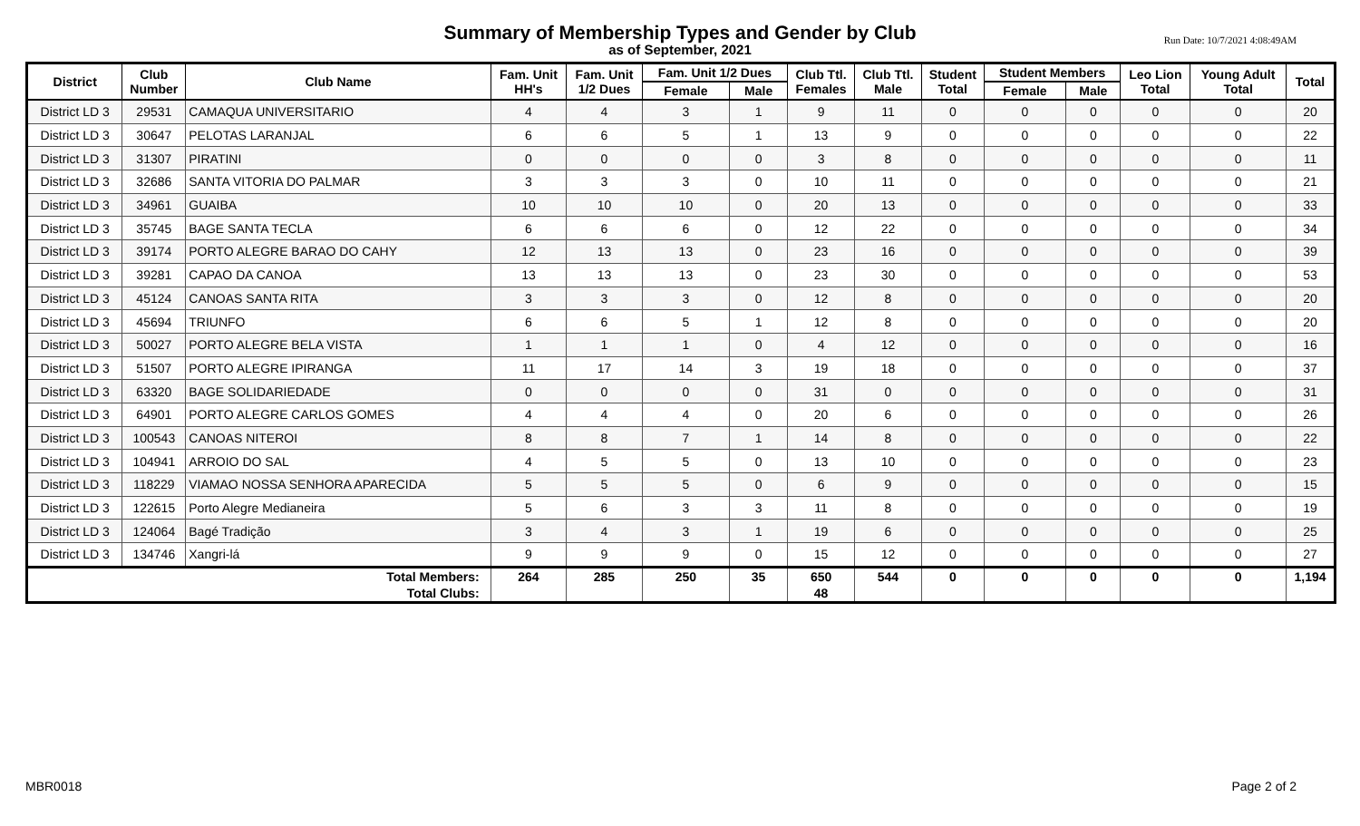Summary of Membership Types and Gender by Club
as of September, 2021
Run Date: 10/7/2021 4:08:49AM
| District | Club Number | Club Name | Fam. Unit HH's | Fam. Unit 1/2 Dues | Fam. Unit 1/2 Dues | | Club Ttl. Females | Club Ttl. Male | Student Total | Student Members | | Leo Lion Total | Young Adult Total | Total |
| --- | --- | --- | --- | --- | --- | --- | --- | --- | --- | --- | --- | --- | --- | --- |
| | | | | | Female | Male | | | | Female | Male | | | |
| District LD 3 | 29531 | CAMAQUA UNIVERSITARIO | 4 | 4 | 3 | 1 | 9 | 11 | 0 | 0 | 0 | 0 | 0 | 20 |
| District LD 3 | 30647 | PELOTAS LARANJAL | 6 | 6 | 5 | 1 | 13 | 9 | 0 | 0 | 0 | 0 | 0 | 22 |
| District LD 3 | 31307 | PIRATINI | 0 | 0 | 0 | 0 | 3 | 8 | 0 | 0 | 0 | 0 | 0 | 11 |
| District LD 3 | 32686 | SANTA VITORIA DO PALMAR | 3 | 3 | 3 | 0 | 10 | 11 | 0 | 0 | 0 | 0 | 0 | 21 |
| District LD 3 | 34961 | GUAIBA | 10 | 10 | 10 | 0 | 20 | 13 | 0 | 0 | 0 | 0 | 0 | 33 |
| District LD 3 | 35745 | BAGE SANTA TECLA | 6 | 6 | 6 | 0 | 12 | 22 | 0 | 0 | 0 | 0 | 0 | 34 |
| District LD 3 | 39174 | PORTO ALEGRE BARAO DO CAHY | 12 | 13 | 13 | 0 | 23 | 16 | 0 | 0 | 0 | 0 | 0 | 39 |
| District LD 3 | 39281 | CAPAO DA CANOA | 13 | 13 | 13 | 0 | 23 | 30 | 0 | 0 | 0 | 0 | 0 | 53 |
| District LD 3 | 45124 | CANOAS SANTA RITA | 3 | 3 | 3 | 0 | 12 | 8 | 0 | 0 | 0 | 0 | 0 | 20 |
| District LD 3 | 45694 | TRIUNFO | 6 | 6 | 5 | 1 | 12 | 8 | 0 | 0 | 0 | 0 | 0 | 20 |
| District LD 3 | 50027 | PORTO ALEGRE BELA VISTA | 1 | 1 | 1 | 0 | 4 | 12 | 0 | 0 | 0 | 0 | 0 | 16 |
| District LD 3 | 51507 | PORTO ALEGRE IPIRANGA | 11 | 17 | 14 | 3 | 19 | 18 | 0 | 0 | 0 | 0 | 0 | 37 |
| District LD 3 | 63320 | BAGE SOLIDARIEDADE | 0 | 0 | 0 | 0 | 31 | 0 | 0 | 0 | 0 | 0 | 0 | 31 |
| District LD 3 | 64901 | PORTO ALEGRE CARLOS GOMES | 4 | 4 | 4 | 0 | 20 | 6 | 0 | 0 | 0 | 0 | 0 | 26 |
| District LD 3 | 100543 | CANOAS NITEROI | 8 | 8 | 7 | 1 | 14 | 8 | 0 | 0 | 0 | 0 | 0 | 22 |
| District LD 3 | 104941 | ARROIO DO SAL | 4 | 5 | 5 | 0 | 13 | 10 | 0 | 0 | 0 | 0 | 0 | 23 |
| District LD 3 | 118229 | VIAMAO NOSSA SENHORA APARECIDA | 5 | 5 | 5 | 0 | 6 | 9 | 0 | 0 | 0 | 0 | 0 | 15 |
| District LD 3 | 122615 | Porto Alegre Medianeira | 5 | 6 | 3 | 3 | 11 | 8 | 0 | 0 | 0 | 0 | 0 | 19 |
| District LD 3 | 124064 | Bagé Tradição | 3 | 4 | 3 | 1 | 19 | 6 | 0 | 0 | 0 | 0 | 0 | 25 |
| District LD 3 | 134746 | Xangri-lá | 9 | 9 | 9 | 0 | 15 | 12 | 0 | 0 | 0 | 0 | 0 | 27 |
| Total Members: Total Clubs: | | | 264 | 285 | 250 | 35 | 650 48 | 544 | 0 | 0 | 0 | 0 | 0 | 1,194 |
MBR0018 Page 2 of 2